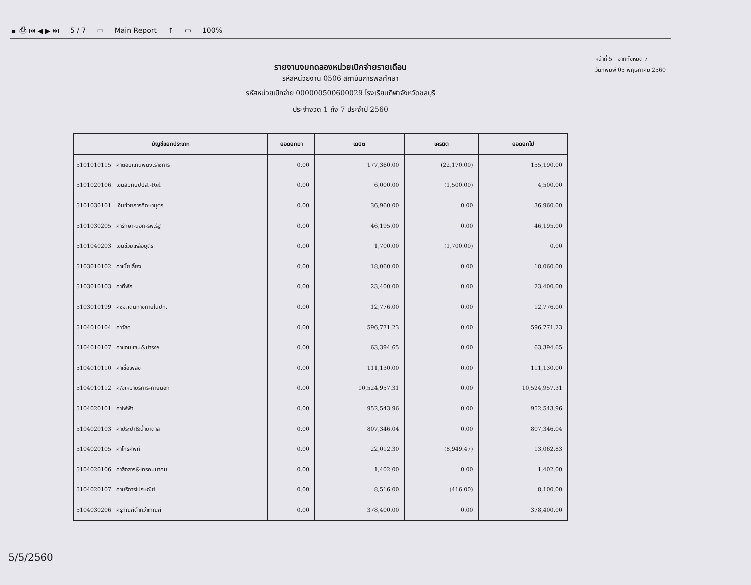▣ ⎙ ⏮ ◀ ▶ ⏭ 5 / 7 ▭ Main Report ↑ ▭ 100%
รายงานงบทดลองหน่วยเบิกจ่ายรายเดือน
รหัสหน่วยงาน 0506 สถาบันการพลศึกษา
รหัสหน่วยเบิกจ่าย 000000500600029 โรงเรียนกีฬาจังหวัดชลบุรี
ประจำงวด 1 ถึง 7 ประจำปี 2560
หน้าที่ 5 จากทั้งหมด 7
วันที่พิมพ์ 05 พฤษภาคม 2560
| บัญชีแยกประเภท | ยอดยกมา | เดบิต | เครดิต | ยอดยกไป |
| --- | --- | --- | --- | --- |
| 5101010115 ค่าตอบแทนพนง.ราชการ | 0.00 | 177,360.00 | (22,170.00) | 155,190.00 |
| 5101020106 เงินสมทบปปส.-Rel | 0.00 | 6,000.00 | (1,500.00) | 4,500.00 |
| 5101030101 เงินช่วยการศึกษาบุตร | 0.00 | 36,960.00 | 0.00 | 36,960.00 |
| 5101030205 ค่ารักษา-นอก-รพ.รัฐ | 0.00 | 46,195.00 | 0.00 | 46,195.00 |
| 5101040203 เงินช่วยเหลือบุตร | 0.00 | 1,700.00 | (1,700.00) | 0.00 |
| 5103010102 ค่าเบี้ยเลี้ยง | 0.00 | 18,060.00 | 0.00 | 18,060.00 |
| 5103010103 ค่าที่พัก | 0.00 | 23,400.00 | 0.00 | 23,400.00 |
| 5103010199 คชจ.เดินทางภายในปท. | 0.00 | 12,776.00 | 0.00 | 12,776.00 |
| 5104010104 ค่าวัสดุ | 0.00 | 596,771.23 | 0.00 | 596,771.23 |
| 5104010107 ค่าซ่อมแซม&บำรุงฯ | 0.00 | 63,394.65 | 0.00 | 63,394.65 |
| 5104010110 ค่าเชื้อเพลิง | 0.00 | 111,130.00 | 0.00 | 111,130.00 |
| 5104010112 ค/จเหมาบริการ-ภายนอก | 0.00 | 10,524,957.31 | 0.00 | 10,524,957.31 |
| 5104020101 ค่าไฟฟ้า | 0.00 | 952,543.96 | 0.00 | 952,543.96 |
| 5104020103 ค่าประปา&น้ำบาดาล | 0.00 | 807,346.04 | 0.00 | 807,346.04 |
| 5104020105 ค่าโทรศัพท์ | 0.00 | 22,012.30 | (8,949.47) | 13,062.83 |
| 5104020106 ค่าสื่อสาร&โทรคมนาคม | 0.00 | 1,402.00 | 0.00 | 1,402.00 |
| 5104020107 ค่าบริการไปรษณีย์ | 0.00 | 8,516.00 | (416.00) | 8,100.00 |
| 5104030206 ครุภัณฑ์ต่ำกว่าเกณฑ์ | 0.00 | 378,400.00 | 0.00 | 378,400.00 |
5/5/2560